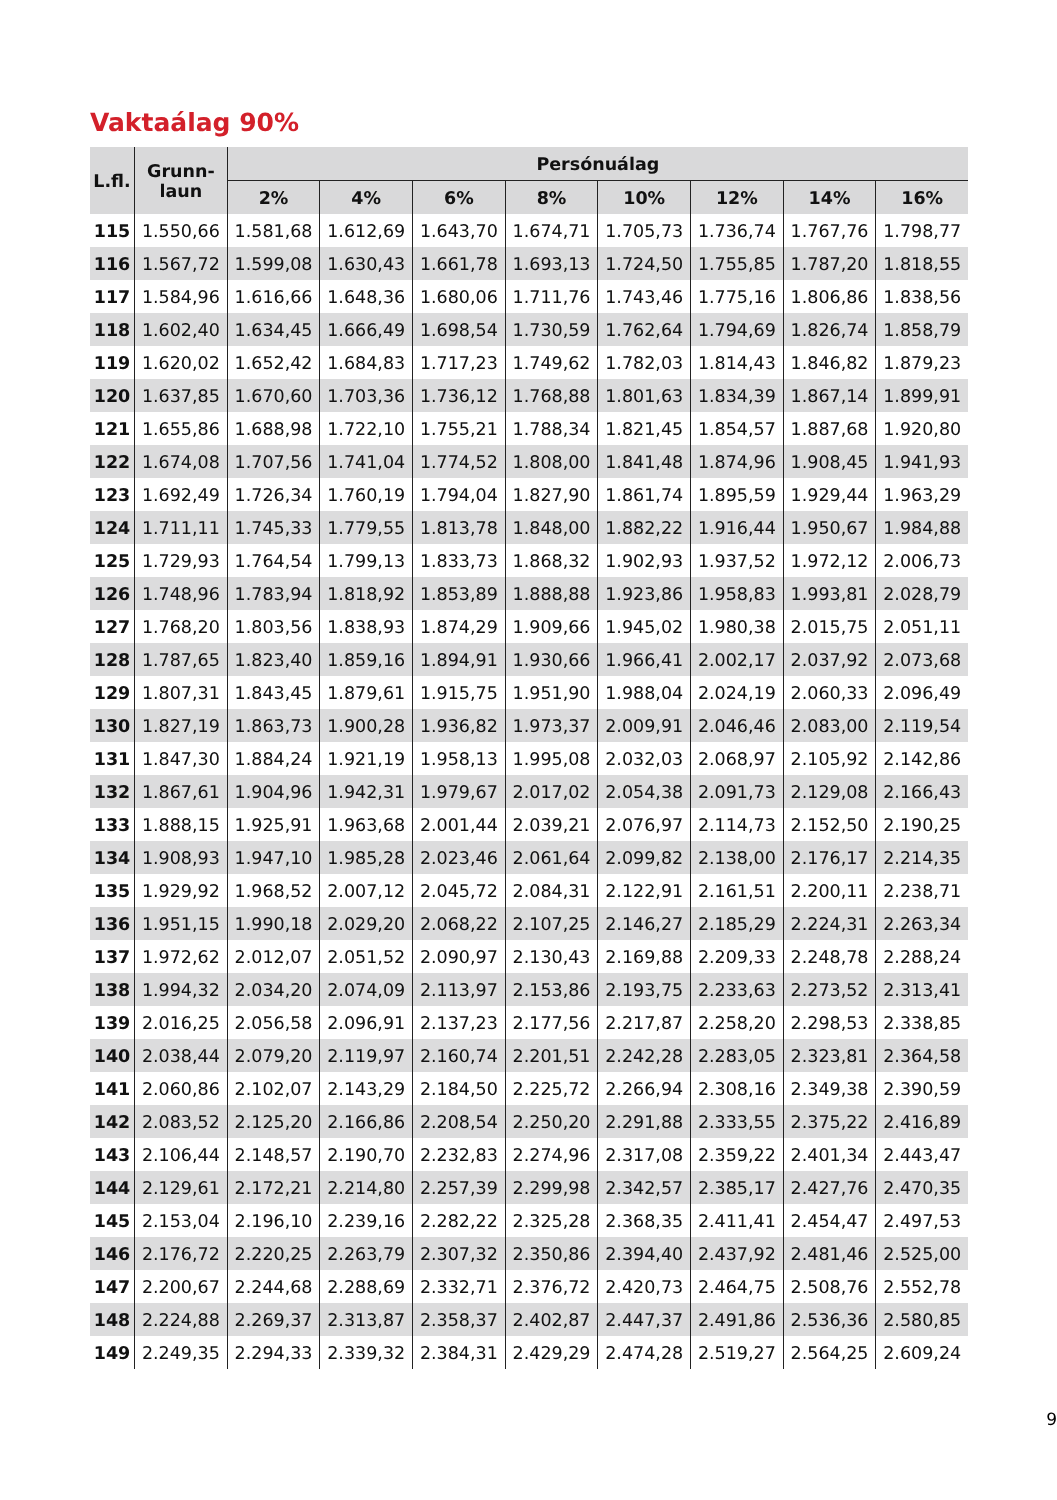Vaktaálag 90%
| L.fl. | Grunn- laun | Persónuálag | | | | | | | |
| --- | --- | --- | --- | --- | --- | --- | --- | --- | --- |
| | | 2% | 4% | 6% | 8% | 10% | 12% | 14% | 16% |
| 115 | 1.550,66 | 1.581,68 | 1.612,69 | 1.643,70 | 1.674,71 | 1.705,73 | 1.736,74 | 1.767,76 | 1.798,77 |
| 116 | 1.567,72 | 1.599,08 | 1.630,43 | 1.661,78 | 1.693,13 | 1.724,50 | 1.755,85 | 1.787,20 | 1.818,55 |
| 117 | 1.584,96 | 1.616,66 | 1.648,36 | 1.680,06 | 1.711,76 | 1.743,46 | 1.775,16 | 1.806,86 | 1.838,56 |
| 118 | 1.602,40 | 1.634,45 | 1.666,49 | 1.698,54 | 1.730,59 | 1.762,64 | 1.794,69 | 1.826,74 | 1.858,79 |
| 119 | 1.620,02 | 1.652,42 | 1.684,83 | 1.717,23 | 1.749,62 | 1.782,03 | 1.814,43 | 1.846,82 | 1.879,23 |
| 120 | 1.637,85 | 1.670,60 | 1.703,36 | 1.736,12 | 1.768,88 | 1.801,63 | 1.834,39 | 1.867,14 | 1.899,91 |
| 121 | 1.655,86 | 1.688,98 | 1.722,10 | 1.755,21 | 1.788,34 | 1.821,45 | 1.854,57 | 1.887,68 | 1.920,80 |
| 122 | 1.674,08 | 1.707,56 | 1.741,04 | 1.774,52 | 1.808,00 | 1.841,48 | 1.874,96 | 1.908,45 | 1.941,93 |
| 123 | 1.692,49 | 1.726,34 | 1.760,19 | 1.794,04 | 1.827,90 | 1.861,74 | 1.895,59 | 1.929,44 | 1.963,29 |
| 124 | 1.711,11 | 1.745,33 | 1.779,55 | 1.813,78 | 1.848,00 | 1.882,22 | 1.916,44 | 1.950,67 | 1.984,88 |
| 125 | 1.729,93 | 1.764,54 | 1.799,13 | 1.833,73 | 1.868,32 | 1.902,93 | 1.937,52 | 1.972,12 | 2.006,73 |
| 126 | 1.748,96 | 1.783,94 | 1.818,92 | 1.853,89 | 1.888,88 | 1.923,86 | 1.958,83 | 1.993,81 | 2.028,79 |
| 127 | 1.768,20 | 1.803,56 | 1.838,93 | 1.874,29 | 1.909,66 | 1.945,02 | 1.980,38 | 2.015,75 | 2.051,11 |
| 128 | 1.787,65 | 1.823,40 | 1.859,16 | 1.894,91 | 1.930,66 | 1.966,41 | 2.002,17 | 2.037,92 | 2.073,68 |
| 129 | 1.807,31 | 1.843,45 | 1.879,61 | 1.915,75 | 1.951,90 | 1.988,04 | 2.024,19 | 2.060,33 | 2.096,49 |
| 130 | 1.827,19 | 1.863,73 | 1.900,28 | 1.936,82 | 1.973,37 | 2.009,91 | 2.046,46 | 2.083,00 | 2.119,54 |
| 131 | 1.847,30 | 1.884,24 | 1.921,19 | 1.958,13 | 1.995,08 | 2.032,03 | 2.068,97 | 2.105,92 | 2.142,86 |
| 132 | 1.867,61 | 1.904,96 | 1.942,31 | 1.979,67 | 2.017,02 | 2.054,38 | 2.091,73 | 2.129,08 | 2.166,43 |
| 133 | 1.888,15 | 1.925,91 | 1.963,68 | 2.001,44 | 2.039,21 | 2.076,97 | 2.114,73 | 2.152,50 | 2.190,25 |
| 134 | 1.908,93 | 1.947,10 | 1.985,28 | 2.023,46 | 2.061,64 | 2.099,82 | 2.138,00 | 2.176,17 | 2.214,35 |
| 135 | 1.929,92 | 1.968,52 | 2.007,12 | 2.045,72 | 2.084,31 | 2.122,91 | 2.161,51 | 2.200,11 | 2.238,71 |
| 136 | 1.951,15 | 1.990,18 | 2.029,20 | 2.068,22 | 2.107,25 | 2.146,27 | 2.185,29 | 2.224,31 | 2.263,34 |
| 137 | 1.972,62 | 2.012,07 | 2.051,52 | 2.090,97 | 2.130,43 | 2.169,88 | 2.209,33 | 2.248,78 | 2.288,24 |
| 138 | 1.994,32 | 2.034,20 | 2.074,09 | 2.113,97 | 2.153,86 | 2.193,75 | 2.233,63 | 2.273,52 | 2.313,41 |
| 139 | 2.016,25 | 2.056,58 | 2.096,91 | 2.137,23 | 2.177,56 | 2.217,87 | 2.258,20 | 2.298,53 | 2.338,85 |
| 140 | 2.038,44 | 2.079,20 | 2.119,97 | 2.160,74 | 2.201,51 | 2.242,28 | 2.283,05 | 2.323,81 | 2.364,58 |
| 141 | 2.060,86 | 2.102,07 | 2.143,29 | 2.184,50 | 2.225,72 | 2.266,94 | 2.308,16 | 2.349,38 | 2.390,59 |
| 142 | 2.083,52 | 2.125,20 | 2.166,86 | 2.208,54 | 2.250,20 | 2.291,88 | 2.333,55 | 2.375,22 | 2.416,89 |
| 143 | 2.106,44 | 2.148,57 | 2.190,70 | 2.232,83 | 2.274,96 | 2.317,08 | 2.359,22 | 2.401,34 | 2.443,47 |
| 144 | 2.129,61 | 2.172,21 | 2.214,80 | 2.257,39 | 2.299,98 | 2.342,57 | 2.385,17 | 2.427,76 | 2.470,35 |
| 145 | 2.153,04 | 2.196,10 | 2.239,16 | 2.282,22 | 2.325,28 | 2.368,35 | 2.411,41 | 2.454,47 | 2.497,53 |
| 146 | 2.176,72 | 2.220,25 | 2.263,79 | 2.307,32 | 2.350,86 | 2.394,40 | 2.437,92 | 2.481,46 | 2.525,00 |
| 147 | 2.200,67 | 2.244,68 | 2.288,69 | 2.332,71 | 2.376,72 | 2.420,73 | 2.464,75 | 2.508,76 | 2.552,78 |
| 148 | 2.224,88 | 2.269,37 | 2.313,87 | 2.358,37 | 2.402,87 | 2.447,37 | 2.491,86 | 2.536,36 | 2.580,85 |
| 149 | 2.249,35 | 2.294,33 | 2.339,32 | 2.384,31 | 2.429,29 | 2.474,28 | 2.519,27 | 2.564,25 | 2.609,24 |
9